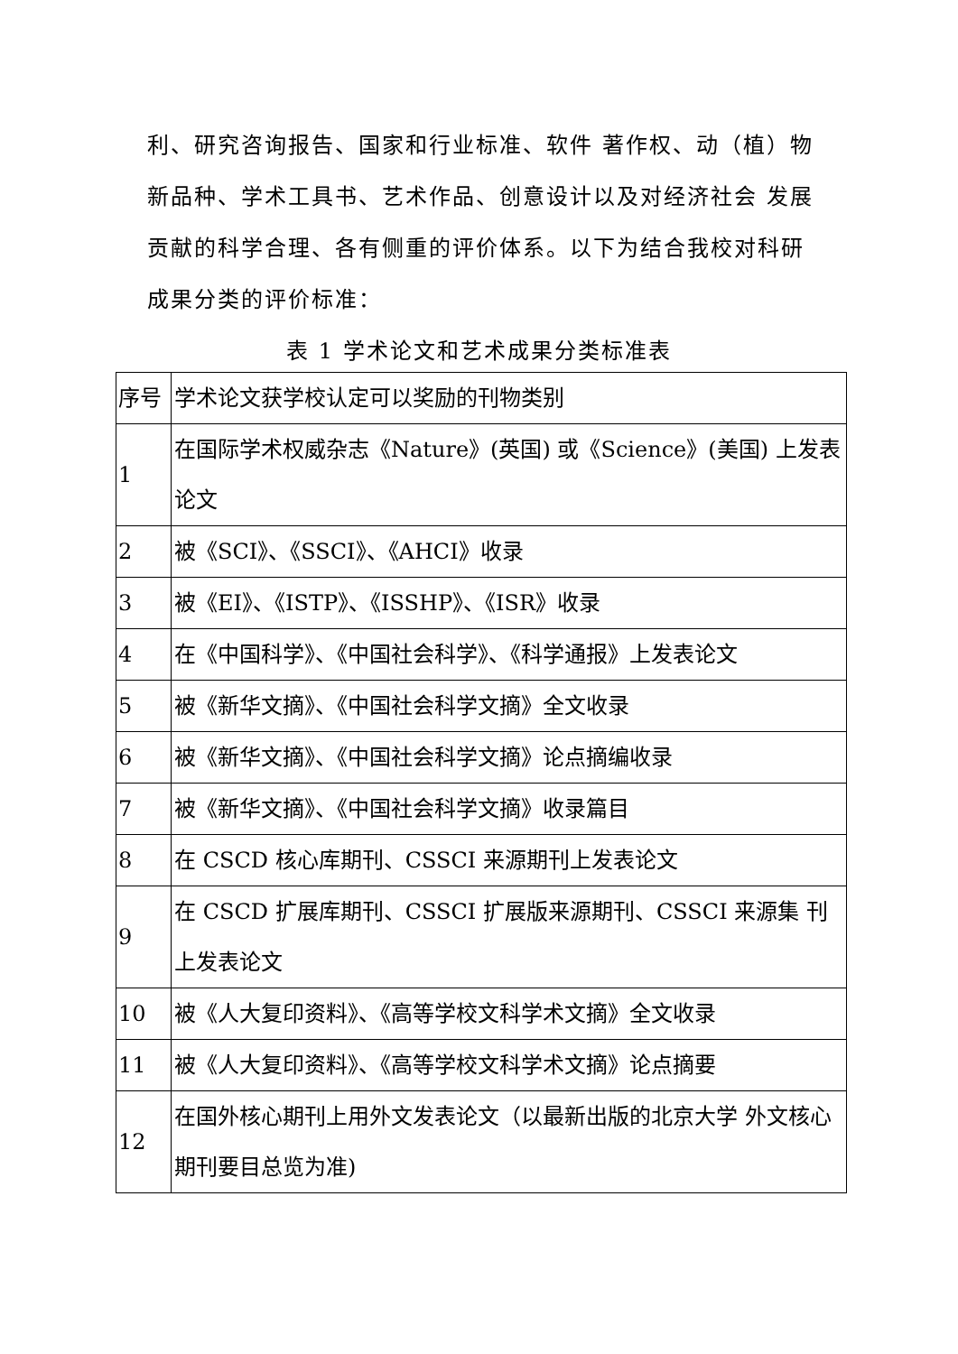利、研究咨询报告、国家和行业标准、软件 著作权、动（植）物新品种、学术工具书、艺术作品、创意设计以及对经济社会 发展贡献的科学合理、各有侧重的评价体系。以下为结合我校对科研成果分类的评价标准：
表 1 学术论文和艺术成果分类标准表
| 序号 | 学术论文获学校认定可以奖励的刊物类别 |
| 1 | 在国际学术权威杂志《Nature》(英国) 或《Science》(美国) 上发表论文 |
| 2 | 被《SCI》、《SSCI》、《AHCI》收录 |
| 3 | 被《EI》、《ISTP》、《ISSHP》、《ISR》收录 |
| 4 | 在《中国科学》、《中国社会科学》、《科学通报》上发表论文 |
| 5 | 被《新华文摘》、《中国社会科学文摘》全文收录 |
| 6 | 被《新华文摘》、《中国社会科学文摘》论点摘编收录 |
| 7 | 被《新华文摘》、《中国社会科学文摘》收录篇目 |
| 8 | 在 CSCD 核心库期刊、CSSCI 来源期刊上发表论文 |
| 9 | 在 CSCD 扩展库期刊、CSSCI 扩展版来源期刊、CSSCI 来源集 刊上发表论文 |
| 10 | 被《人大复印资料》、《高等学校文科学术文摘》全文收录 |
| 11 | 被《人大复印资料》、《高等学校文科学术文摘》论点摘要 |
| 12 | 在国外核心期刊上用外文发表论文（以最新出版的北京大学 外文核心期刊要目总览为准) |